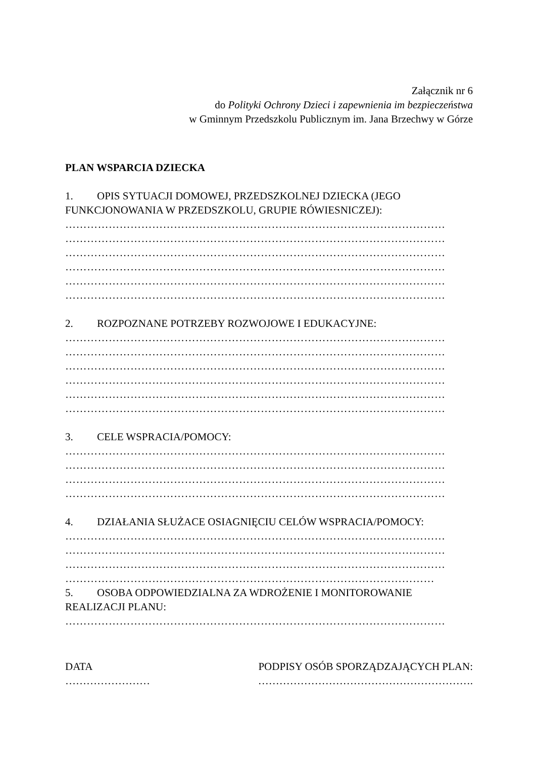Załącznik nr 6
do Polityki Ochrony Dzieci i zapewnienia im bezpieczeństwa
w Gminnym Przedszkolu Publicznym im. Jana Brzechwy w Górze
PLAN WSPARCIA DZIECKA
1. OPIS SYTUACJI DOMOWEJ, PRZEDSZKOLNEJ DZIECKA (JEGO FUNKCJONOWANIA W PRZEDSZKOLU, GRUPIE RÓWIESNICZEJ):
……………………………………………………………………………………………
……………………………………………………………………………………………
……………………………………………………………………………………………
……………………………………………………………………………………………
……………………………………………………………………………………………
……………………………………………………………………………………………
2. ROZPOZNANE POTRZEBY ROZWOJOWE I EDUKACYJNE:
……………………………………………………………………………………………
……………………………………………………………………………………………
……………………………………………………………………………………………
……………………………………………………………………………………………
……………………………………………………………………………………………
……………………………………………………………………………………………
3. CELE WSPRACIA/POMOCY:
……………………………………………………………………………………………
……………………………………………………………………………………………
……………………………………………………………………………………………
……………………………………………………………………………………………
4. DZIAŁANIA SŁUŻACE OSIAGNIĘCIU CELÓW WSPRACIA/POMOCY:
……………………………………………………………………………………………
……………………………………………………………………………………………
……………………………………………………………………………………………
…………………………………………………………………………………………
5. OSOBA ODPOWIEDZIALNA ZA WDROŻENIE I MONITOROWANIE REALIZACJI PLANU:
……………………………………………………………………………………………
DATA
……………………
PODPISY OSÓB SPORZĄDZAJĄCYCH PLAN:
…………………………………………………….